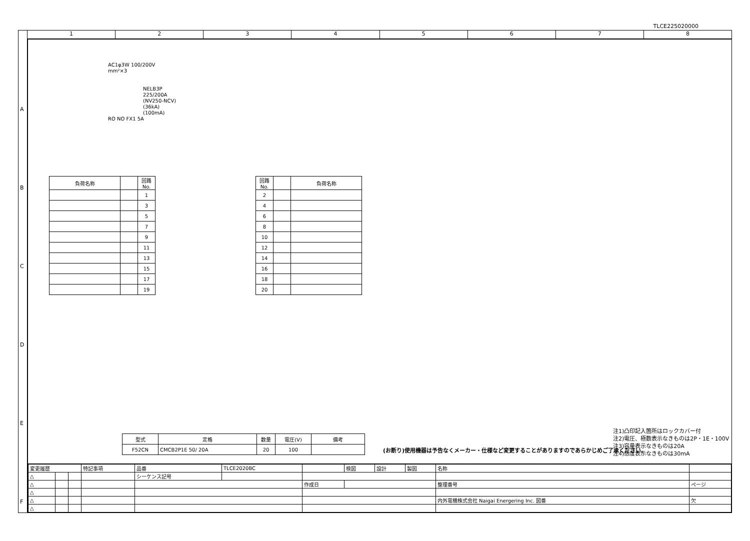TLCE225020000
1 2 3 4 5 6 7 8
AC1φ3W 100/200V
mm²×3
NELB3P
225/200A
(NV250-NCV)
(36kA)
(100mA)
RO NO FX1 5A
| 負荷名称 | | 回路No. |
| --- | --- | --- |
| | | 1 |
| | | 3 |
| | | 5 |
| | | 7 |
| | | 9 |
| | | 11 |
| | | 13 |
| | | 15 |
| | | 17 |
| | | 19 |
| 回路No. | | 負荷名称 |
| --- | --- | --- |
| 2 | | |
| 4 | | |
| 6 | | |
| 8 | | |
| 10 | | |
| 12 | | |
| 14 | | |
| 16 | | |
| 18 | | |
| 20 | | |
| 型式 | 定格 | 数量 | 電圧(V) | 備考 |
| --- | --- | --- | --- | --- |
| F52CN | CMCB2P1E 50/ 20A | 20 | 100 | |
(お断り)使用機器は予告なくメーカー・仕様など変更することがありますのであらかじめご了承ください。
注1)凸印記入箇所はロックカバー付
注2)電圧、極数表示なきものは2P・1E・100V
注3)容量表示なきものは20A
注4)感度表示なきものは30mA
| 変更履歴 | | | 特記事項 | 品番 | TLCE2020BC | | 検図 | 設計 | 製図 | 名称 | |
| △ | | | | シーケンス記号 | | | | | | | |
| △ | | | | | | 作成日 | | | | 整理番号 | ページ |
| △ | | | | | | | | | | | |
| △ | | | | | | | | | | 内外電機株式会社 Naigai Energering Inc. 図番 | 欠 |
| △ | | | | | | | | | | | |
A
B
C
D
E
F